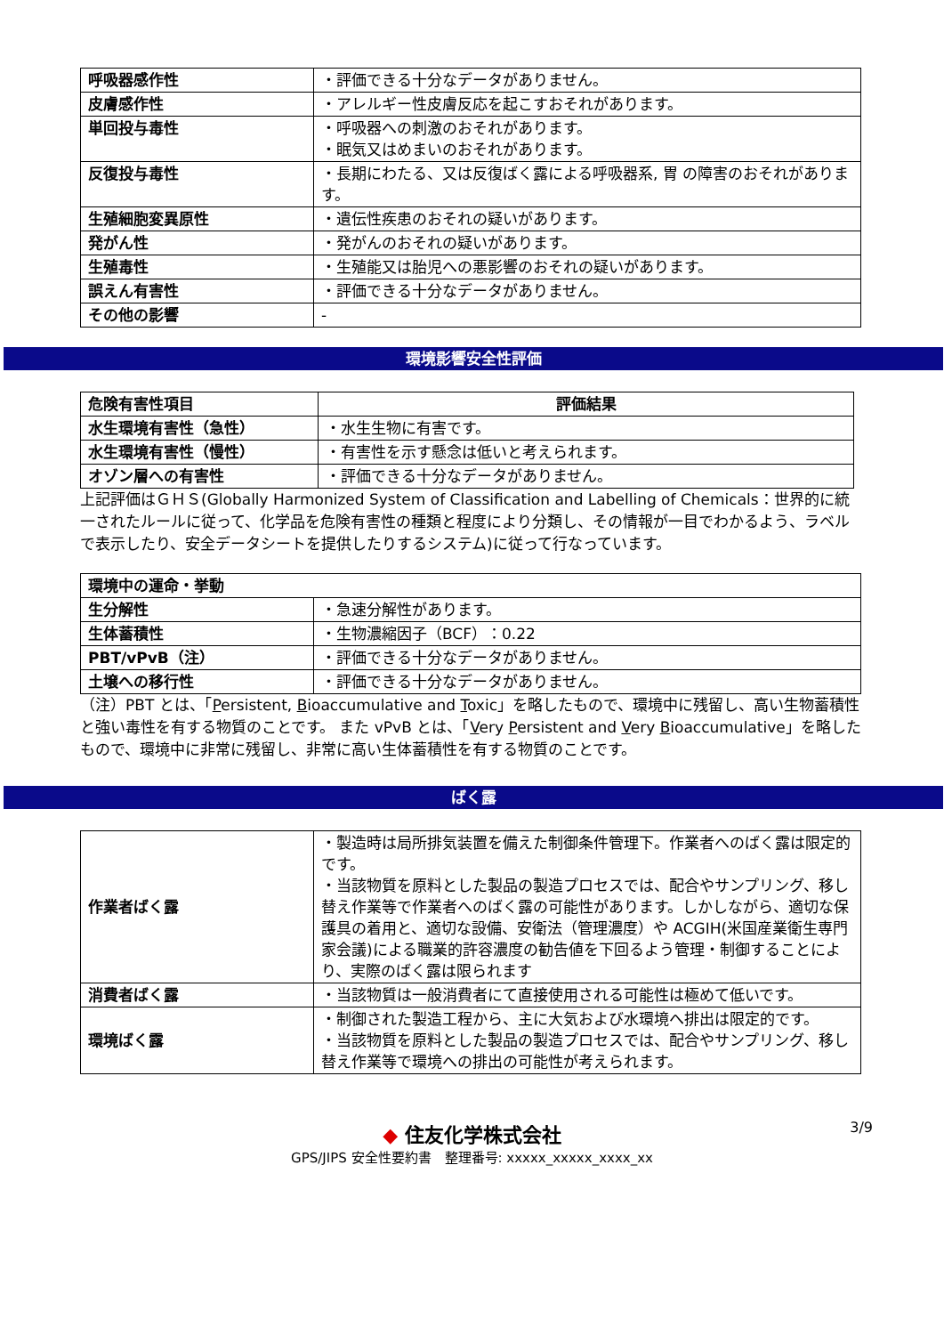| 呼吸器感作性 | ・評価できる十分なデータがありません。 |
| 皮膚感作性 | ・アレルギー性皮膚反応を起こすおそれがあります。 |
| 単回投与毒性 | ・呼吸器への刺激のおそれがあります。 ・眠気又はめまいのおそれがあります。 |
| 反復投与毒性 | ・長期にわたる、又は反復ばく露による呼吸器系, 胃 の障害のおそれがあります。 |
| 生殖細胞変異原性 | ・遺伝性疾患のおそれの疑いがあります。 |
| 発がん性 | ・発がんのおそれの疑いがあります。 |
| 生殖毒性 | ・生殖能又は胎児への悪影響のおそれの疑いがあります。 |
| 誤えん有害性 | ・評価できる十分なデータがありません。 |
| その他の影響 | - |
環境影響安全性評価
| 危険有害性項目 | 評価結果 |
| --- | --- |
| 水生環境有害性（急性） | ・水生生物に有害です。 |
| 水生環境有害性（慢性） | ・有害性を示す懸念は低いと考えられます。 |
| オゾン層への有害性 | ・評価できる十分なデータがありません。 |
上記評価はＧＨＳ(Globally Harmonized System of Classification and Labelling of Chemicals：世界的に統一されたルールに従って、化学品を危険有害性の種類と程度により分類し、その情報が一目でわかるよう、ラベルで表示したり、安全データシートを提供したりするシステム)に従って行なっています。
| 環境中の運命・挙動 | |
| 生分解性 | ・急速分解性があります。 |
| 生体蓄積性 | ・生物濃縮因子（BCF）：0.22 |
| PBT/vPvB（注） | ・評価できる十分なデータがありません。 |
| 土壌への移行性 | ・評価できる十分なデータがありません。 |
（注）PBT とは、「Persistent, Bioaccumulative and Toxic」を略したもので、環境中に残留し、高い生物蓄積性と強い毒性を有する物質のことです。 また vPvB とは、「Very Persistent and Very Bioaccumulative」を略したもので、環境中に非常に残留し、非常に高い生体蓄積性を有する物質のことです。
ばく露
| 作業者ばく露 | ・製造時は局所排気装置を備えた制御条件管理下。作業者へのばく露は限定的です。 ・当該物質を原料とした製品の製造プロセスでは、配合やサンプリング、移し替え作業等で作業者へのばく露の可能性があります。しかしながら、適切な保護具の着用と、適切な設備、安衛法（管理濃度）や ACGIH(米国産業衛生専門家会議)による職業的許容濃度の勧告値を下回るよう管理・制御することにより、実際のばく露は限られます |
| 消費者ばく露 | ・当該物質は一般消費者にて直接使用される可能性は極めて低いです。 |
| 環境ばく露 | ・制御された製造工程から、主に大気および水環境へ排出は限定的です。 ・当該物質を原料とした製品の製造プロセスでは、配合やサンプリング、移し替え作業等で環境への排出の可能性が考えられます。 |
◆ 住友化学株式会社
GPS/JIPS 安全性要約書　整理番号: xxxxx_xxxxx_xxxx_xx
3/9